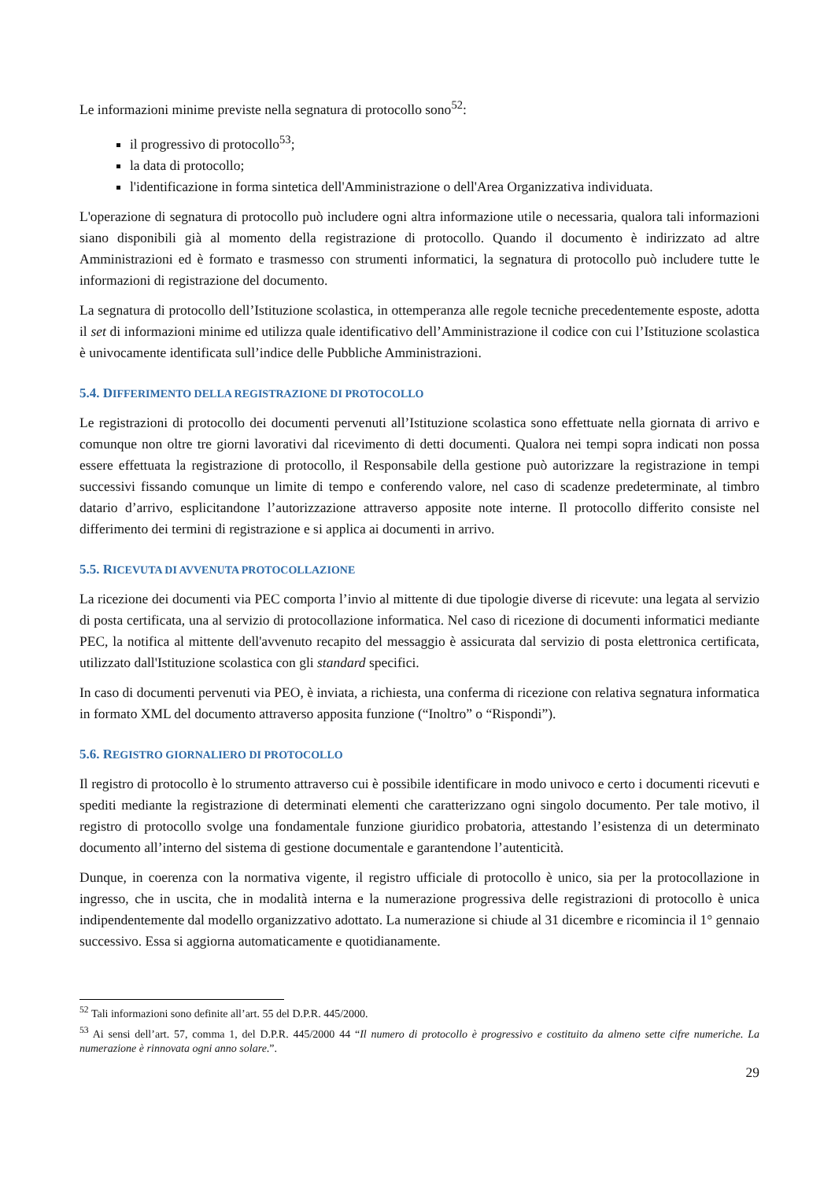Le informazioni minime previste nella segnatura di protocollo sono<sup>52</sup>:
il progressivo di protocollo<sup>53</sup>;
la data di protocollo;
l'identificazione in forma sintetica dell'Amministrazione o dell'Area Organizzativa individuata.
L'operazione di segnatura di protocollo può includere ogni altra informazione utile o necessaria, qualora tali informazioni siano disponibili già al momento della registrazione di protocollo. Quando il documento è indirizzato ad altre Amministrazioni ed è formato e trasmesso con strumenti informatici, la segnatura di protocollo può includere tutte le informazioni di registrazione del documento.
La segnatura di protocollo dell’Istituzione scolastica, in ottemperanza alle regole tecniche precedentemente esposte, adotta il set di informazioni minime ed utilizza quale identificativo dell’Amministrazione il codice con cui l’Istituzione scolastica è univocamente identificata sull’indice delle Pubbliche Amministrazioni.
5.4. DIFFERIMENTO DELLA REGISTRAZIONE DI PROTOCOLLO
Le registrazioni di protocollo dei documenti pervenuti all’Istituzione scolastica sono effettuate nella giornata di arrivo e comunque non oltre tre giorni lavorativi dal ricevimento di detti documenti. Qualora nei tempi sopra indicati non possa essere effettuata la registrazione di protocollo, il Responsabile della gestione può autorizzare la registrazione in tempi successivi fissando comunque un limite di tempo e conferendo valore, nel caso di scadenze predeterminate, al timbro datario d’arrivo, esplicitandone l’autorizzazione attraverso apposite note interne. Il protocollo differito consiste nel differimento dei termini di registrazione e si applica ai documenti in arrivo.
5.5. RICEVUTA DI AVVENUTA PROTOCOLLAZIONE
La ricezione dei documenti via PEC comporta l’invio al mittente di due tipologie diverse di ricevute: una legata al servizio di posta certificata, una al servizio di protocollazione informatica. Nel caso di ricezione di documenti informatici mediante PEC, la notifica al mittente dell'avvenuto recapito del messaggio è assicurata dal servizio di posta elettronica certificata, utilizzato dall'Istituzione scolastica con gli standard specifici.
In caso di documenti pervenuti via PEO, è inviata, a richiesta, una conferma di ricezione con relativa segnatura informatica in formato XML del documento attraverso apposita funzione (“Inoltro” o “Rispondi”).
5.6. REGISTRO GIORNALIERO DI PROTOCOLLO
Il registro di protocollo è lo strumento attraverso cui è possibile identificare in modo univoco e certo i documenti ricevuti e spediti mediante la registrazione di determinati elementi che caratterizzano ogni singolo documento. Per tale motivo, il registro di protocollo svolge una fondamentale funzione giuridico probatoria, attestando l’esistenza di un determinato documento all’interno del sistema di gestione documentale e garantendone l’autenticità.
Dunque, in coerenza con la normativa vigente, il registro ufficiale di protocollo è unico, sia per la protocollazione in ingresso, che in uscita, che in modalità interna e la numerazione progressiva delle registrazioni di protocollo è unica indipendentemente dal modello organizzativo adottato. La numerazione si chiude al 31 dicembre e ricomincia il 1° gennaio successivo. Essa si aggiorna automaticamente e quotidianamente.
<sup>52</sup> Tali informazioni sono definite all’art. 55 del D.P.R. 445/2000.
<sup>53</sup> Ai sensi dell’art. 57, comma 1, del D.P.R. 445/2000 44 “Il numero di protocollo è progressivo e costituito da almeno sette cifre numeriche. La numerazione è rinnovata ogni anno solare.”.
29